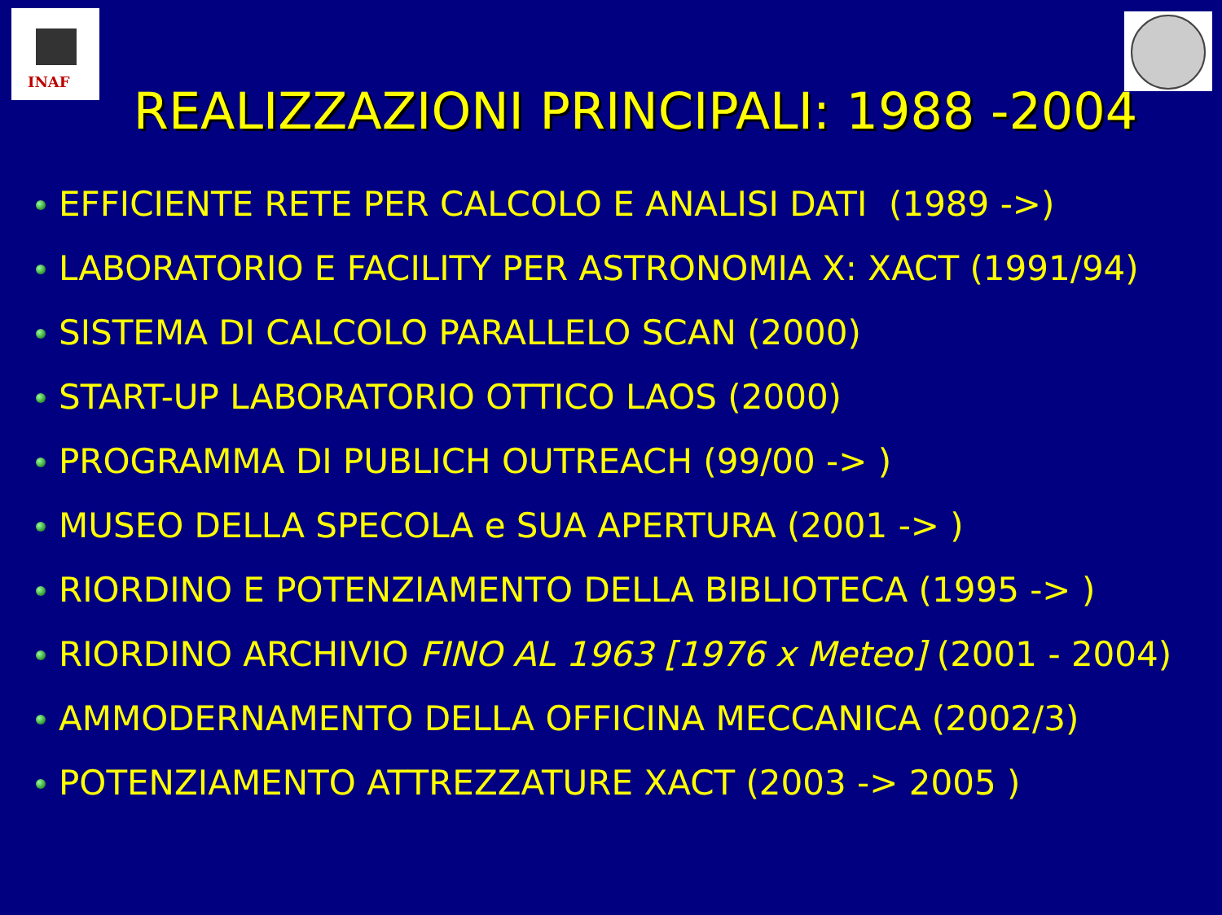INAF
REALIZZAZIONI PRINCIPALI: 1988 -2004
EFFICIENTE RETE PER CALCOLO E ANALISI DATI (1989 ->)
LABORATORIO E FACILITY PER ASTRONOMIA X: XACT (1991/94)
SISTEMA DI CALCOLO PARALLELO SCAN (2000)
START-UP LABORATORIO OTTICO LAOS (2000)
PROGRAMMA DI PUBLICH OUTREACH (99/00 -> )
MUSEO DELLA SPECOLA e SUA APERTURA (2001 -> )
RIORDINO E POTENZIAMENTO DELLA BIBLIOTECA (1995 -> )
RIORDINO ARCHIVIO FINO AL 1963 [1976 x Meteo] (2001 - 2004)
AMMODERNAMENTO DELLA OFFICINA MECCANICA (2002/3)
POTENZIAMENTO ATTREZZATURE XACT (2003 -> 2005 )